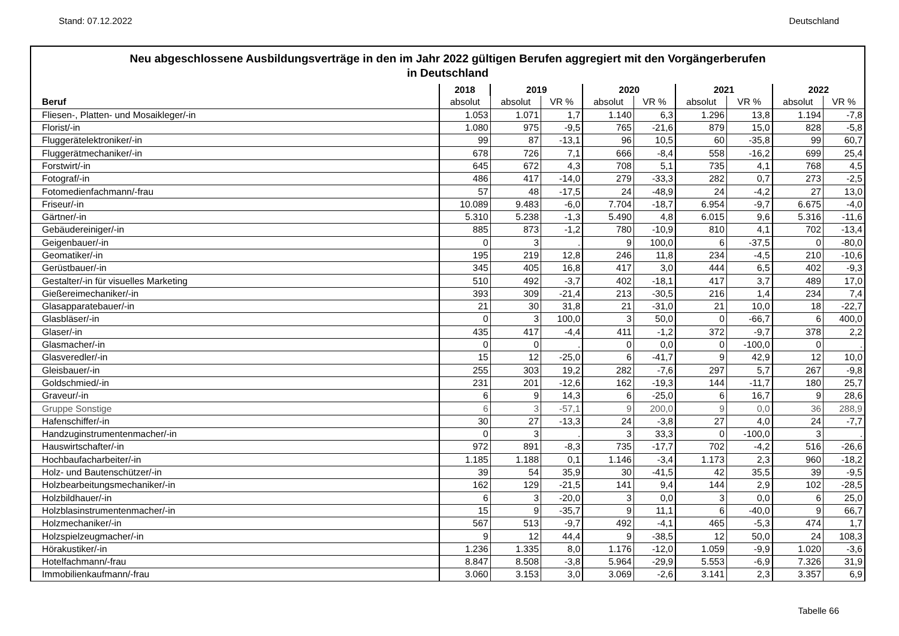Stand: 07.12.2022 Deutschland
Neu abgeschlossene Ausbildungsverträge in den im Jahr 2022 gültigen Berufen aggregiert mit den Vorgängerberufen
in Deutschland
| | 2018 | 2019 | | 2020 | | 2021 | | 2022 | |
| --- | --- | --- | --- | --- | --- | --- | --- | --- | --- |
| Beruf | absolut | absolut | VR % | absolut | VR % | absolut | VR % | absolut | VR % |
| Fliesen-, Platten- und Mosaikleger/-in | 1.053 | 1.071 | 1,7 | 1.140 | 6,3 | 1.296 | 13,8 | 1.194 | -7,8 |
| Florist/-in | 1.080 | 975 | -9,5 | 765 | -21,6 | 879 | 15,0 | 828 | -5,8 |
| Fluggerätelektroniker/-in | 99 | 87 | -13,1 | 96 | 10,5 | 60 | -35,8 | 99 | 60,7 |
| Fluggerätmechaniker/-in | 678 | 726 | 7,1 | 666 | -8,4 | 558 | -16,2 | 699 | 25,4 |
| Forstwirt/-in | 645 | 672 | 4,3 | 708 | 5,1 | 735 | 4,1 | 768 | 4,5 |
| Fotograf/-in | 486 | 417 | -14,0 | 279 | -33,3 | 282 | 0,7 | 273 | -2,5 |
| Fotomedienfachmann/-frau | 57 | 48 | -17,5 | 24 | -48,9 | 24 | -4,2 | 27 | 13,0 |
| Friseur/-in | 10.089 | 9.483 | -6,0 | 7.704 | -18,7 | 6.954 | -9,7 | 6.675 | -4,0 |
| Gärtner/-in | 5.310 | 5.238 | -1,3 | 5.490 | 4,8 | 6.015 | 9,6 | 5.316 | -11,6 |
| Gebäudereiniger/-in | 885 | 873 | -1,2 | 780 | -10,9 | 810 | 4,1 | 702 | -13,4 |
| Geigenbauer/-in | 0 | 3 | . | 9 | 100,0 | 6 | -37,5 | 0 | -80,0 |
| Geomatiker/-in | 195 | 219 | 12,8 | 246 | 11,8 | 234 | -4,5 | 210 | -10,6 |
| Gerüstbauer/-in | 345 | 405 | 16,8 | 417 | 3,0 | 444 | 6,5 | 402 | -9,3 |
| Gestalter/-in für visuelles Marketing | 510 | 492 | -3,7 | 402 | -18,1 | 417 | 3,7 | 489 | 17,0 |
| Gießereimechaniker/-in | 393 | 309 | -21,4 | 213 | -30,5 | 216 | 1,4 | 234 | 7,4 |
| Glasapparatebauer/-in | 21 | 30 | 31,8 | 21 | -31,0 | 21 | 10,0 | 18 | -22,7 |
| Glasbläser/-in | 0 | 3 | 100,0 | 3 | 50,0 | 0 | -66,7 | 6 | 400,0 |
| Glaser/-in | 435 | 417 | -4,4 | 411 | -1,2 | 372 | -9,7 | 378 | 2,2 |
| Glasmacher/-in | 0 | 0 | . | 0 | 0,0 | 0 | -100,0 | 0 | . |
| Glasveredler/-in | 15 | 12 | -25,0 | 6 | -41,7 | 9 | 42,9 | 12 | 10,0 |
| Gleisbauer/-in | 255 | 303 | 19,2 | 282 | -7,6 | 297 | 5,7 | 267 | -9,8 |
| Goldschmied/-in | 231 | 201 | -12,6 | 162 | -19,3 | 144 | -11,7 | 180 | 25,7 |
| Graveur/-in | 6 | 9 | 14,3 | 6 | -25,0 | 6 | 16,7 | 9 | 28,6 |
| Gruppe Sonstige | 6 | 3 | -57,1 | 9 | 200,0 | 9 | 0,0 | 36 | 288,9 |
| Hafenschiffer/-in | 30 | 27 | -13,3 | 24 | -3,8 | 27 | 4,0 | 24 | -7,7 |
| Handzuginstrumentenmacher/-in | 0 | 3 | . | 3 | 33,3 | 0 | -100,0 | 3 | . |
| Hauswirtschafter/-in | 972 | 891 | -8,3 | 735 | -17,7 | 702 | -4,2 | 516 | -26,6 |
| Hochbaufacharbeiter/-in | 1.185 | 1.188 | 0,1 | 1.146 | -3,4 | 1.173 | 2,3 | 960 | -18,2 |
| Holz- und Bautenschützer/-in | 39 | 54 | 35,9 | 30 | -41,5 | 42 | 35,5 | 39 | -9,5 |
| Holzbearbeitungsmechaniker/-in | 162 | 129 | -21,5 | 141 | 9,4 | 144 | 2,9 | 102 | -28,5 |
| Holzbildhauer/-in | 6 | 3 | -20,0 | 3 | 0,0 | 3 | 0,0 | 6 | 25,0 |
| Holzblasinstrumentenmacher/-in | 15 | 9 | -35,7 | 9 | 11,1 | 6 | -40,0 | 9 | 66,7 |
| Holzmechaniker/-in | 567 | 513 | -9,7 | 492 | -4,1 | 465 | -5,3 | 474 | 1,7 |
| Holzspielzeugmacher/-in | 9 | 12 | 44,4 | 9 | -38,5 | 12 | 50,0 | 24 | 108,3 |
| Hörakustiker/-in | 1.236 | 1.335 | 8,0 | 1.176 | -12,0 | 1.059 | -9,9 | 1.020 | -3,6 |
| Hotelfachmann/-frau | 8.847 | 8.508 | -3,8 | 5.964 | -29,9 | 5.553 | -6,9 | 7.326 | 31,9 |
| Immobilienkaufmann/-frau | 3.060 | 3.153 | 3,0 | 3.069 | -2,6 | 3.141 | 2,3 | 3.357 | 6,9 |
Tabelle 66